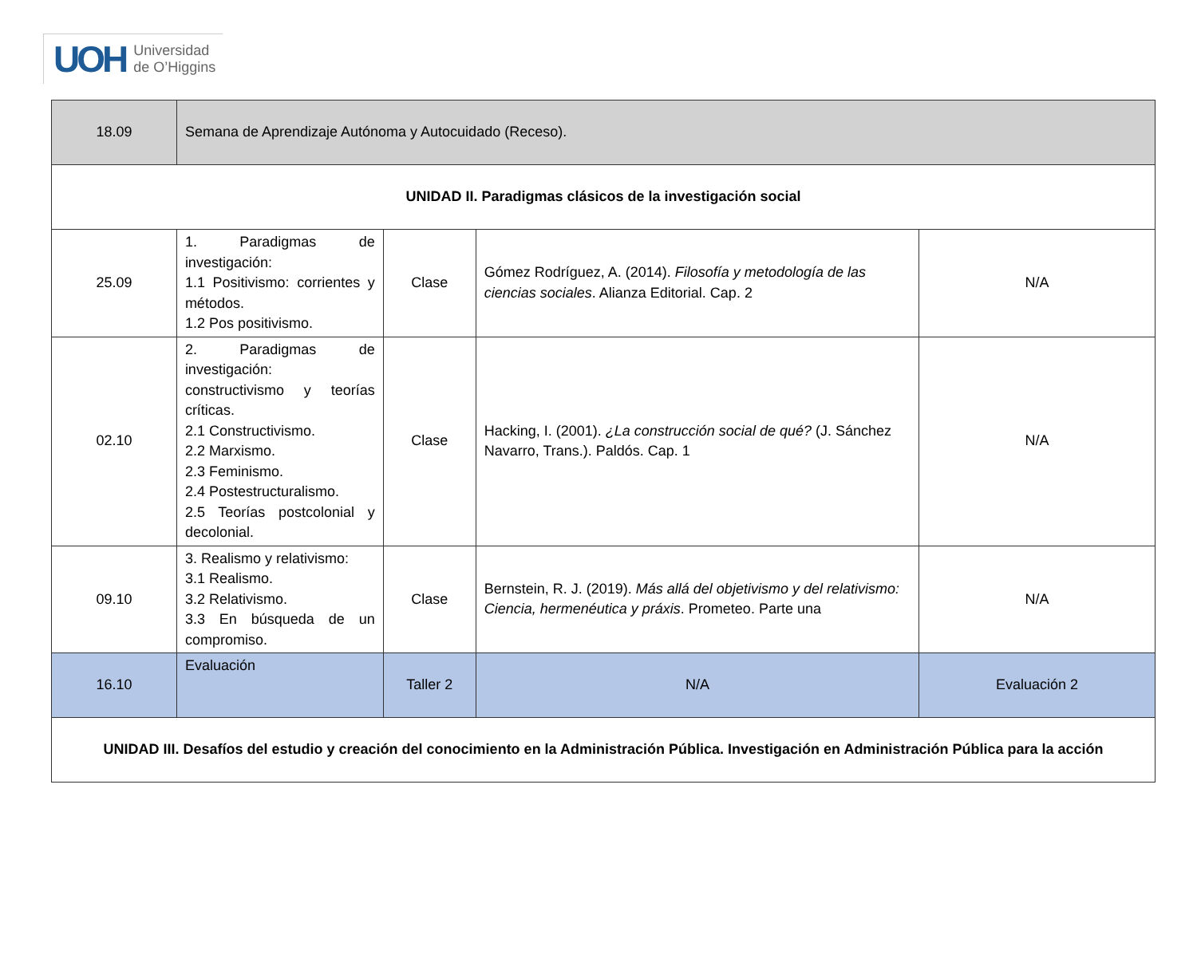UOH Universidad
de O’Higgins
| 18.09 | Semana de Aprendizaje Autónoma y Autocuidado (Receso). | | | |
| UNIDAD II. Paradigmas clásicos de la investigación social | | | | |
| 25.09 | 1. Paradigmas de investigación: 1.1 Positivismo: corrientes y métodos. 1.2 Pos positivismo. | Clase | Gómez Rodríguez, A. (2014). Filosofía y metodología de las ciencias sociales . Alianza Editorial. Cap. 2 | N/A |
| 02.10 | 2. Paradigmas de investigación: constructivismo y teorías críticas. 2.1 Constructivismo. 2.2 Marxismo. 2.3 Feminismo. 2.4 Postestructuralismo. 2.5 Teorías postcolonial y decolonial. | Clase | Hacking, I. (2001). ¿La construcción social de qué? (J. Sánchez Navarro, Trans.). Paldós. Cap. 1 | N/A |
| 09.10 | 3. Realismo y relativismo: 3.1 Realismo. 3.2 Relativismo. 3.3 En búsqueda de un compromiso. | Clase | Bernstein, R. J. (2019). Más allá del objetivismo y del relativismo: Ciencia, hermenéutica y práxis . Prometeo. Parte una | N/A |
| 16.10 | Evaluación | Taller 2 | N/A | Evaluación 2 |
| UNIDAD III. Desafíos del estudio y creación del conocimiento en la Administración Pública. Investigación en Administración Pública para la acción | | | | |